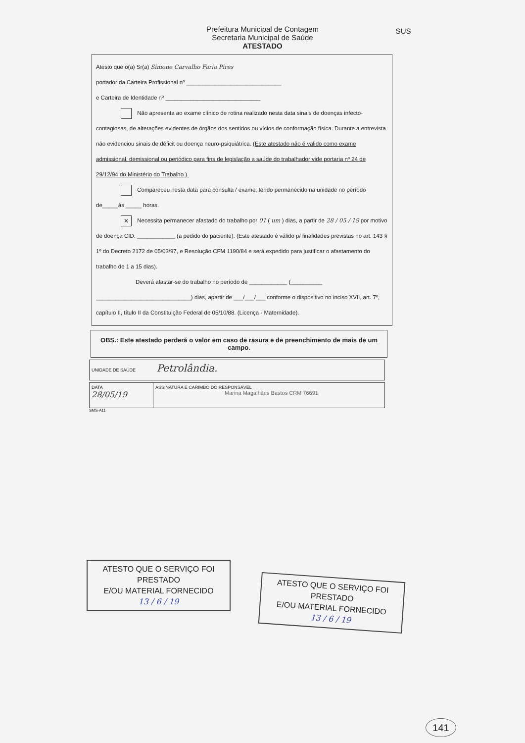Prefeitura Municipal de Contagem
Secretaria Municipal de Saúde
ATESTADO SUS
Atesto que o(a) Sr(a) Simone Carvalho Faria Pires
portador da Carteira Profissional nº ______________________________
e Carteira de Identidade nº ______________________________
Não apresenta ao exame clínico de rotina realizado nesta data sinais de doenças infecto-contagiosas, de alterações evidentes de órgãos dos sentidos ou vícios de conformação física. Durante a entrevista não evidenciou sinais de déficit ou doença neuro-psiquiátrica. (Este atestado não é valido como exame admissional, demissional ou periódico para fins de legislação a saúde do trabalhador vide portaria nº 24 de 29/12/94 do Ministério do Trabalho ).
Compareceu nesta data para consulta / exame, tendo permanecido na unidade no período de_____às _____ horas.
✕ Necessita permanecer afastado do trabalho por 01 ( um ) dias, a partir de 28 / 05 / 19 por motivo de doença CID. ____________ (a pedido do paciente). (Este atestado é válido p/ finalidades previstas no art. 143 § 1º do Decreto 2172 de 05/03/97, e Resolução CFM 1190/84 e será expedido para justificar o afastamento do trabalho de 1 a 15 dias).
Deverá afastar-se do trabalho no período de ____________ (__________ ______________________________) dias, apartir de ___/___/___ conforme o dispositivo no inciso XVII, art. 7º, capítulo II, título II da Constituição Federal de 05/10/88. (Licença - Maternidade).
OBS.: Este atestado perderá o valor em caso de rasura e de preenchimento de mais de um campo.
UNIDADE DE SAÚDE Petrolândia.
DATA
28/05/19
ASSINATURA E CARIMBO DO RESPONSÁVEL
Marina Magalhães Bastos CRM 76691
SMS-A11
ATESTO QUE O SERVIÇO FOI PRESTADO
E/OU MATERIAL FORNECIDO
13 / 6 / 19
ATESTO QUE O SERVIÇO FOI PRESTADO
E/OU MATERIAL FORNECIDO
13 / 6 / 19
141